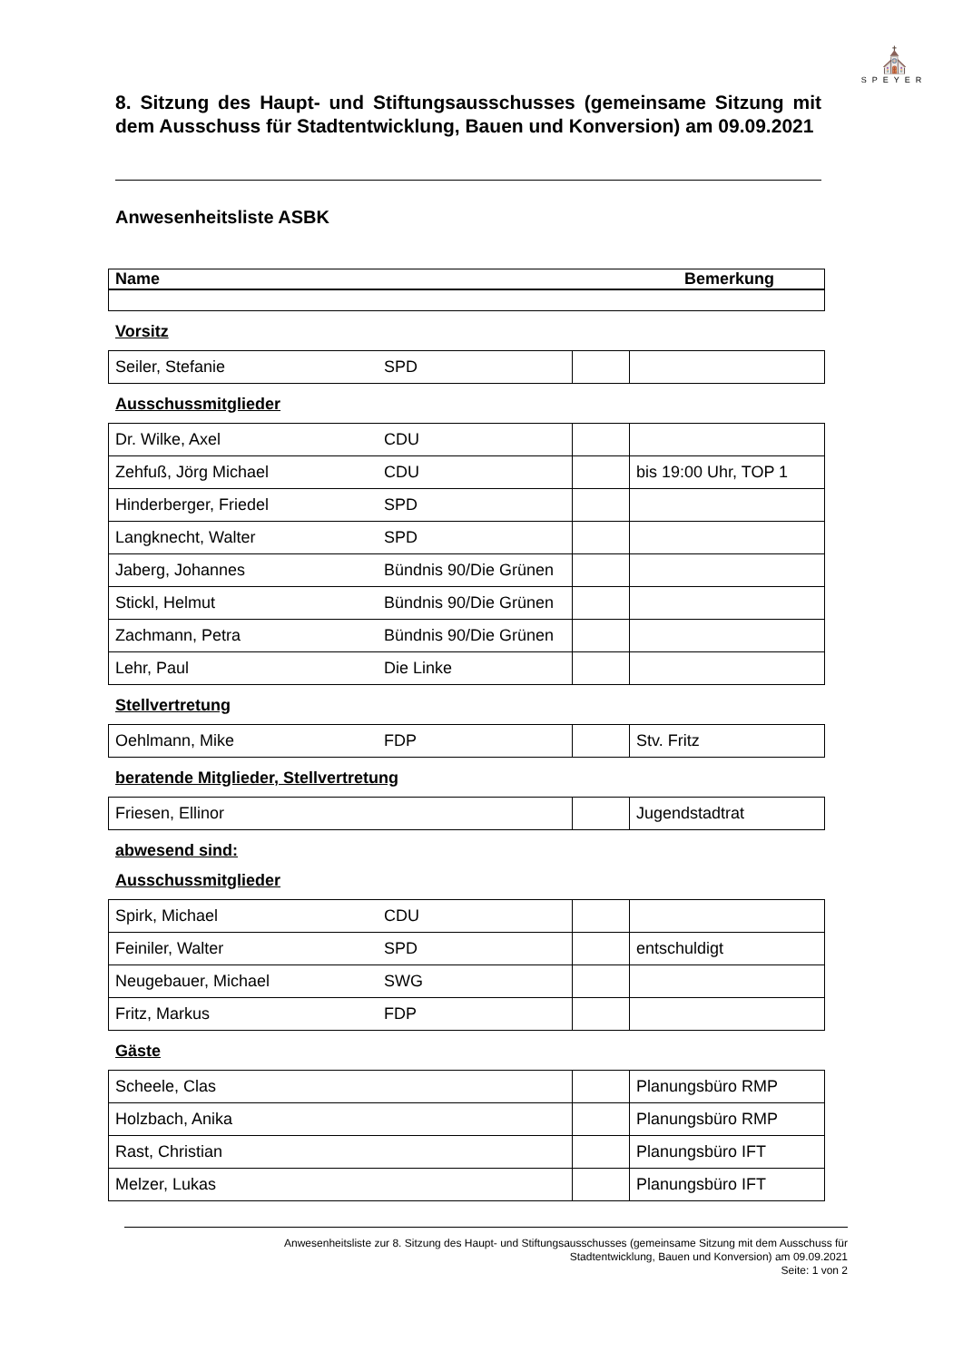⛪
SPEYER
8. Sitzung des Haupt- und Stiftungsausschusses (gemeinsame Sitzung mit dem Ausschuss für Stadtentwicklung, Bauen und Konversion) am 09.09.2021
Anwesenheitsliste ASBK
| Name | Bemerkung |
Vorsitz
| Seiler, Stefanie | SPD | | |
Ausschussmitglieder
| Dr. Wilke, Axel | CDU | | |
| Zehfuß, Jörg Michael | CDU | | bis 19:00 Uhr, TOP 1 |
| Hinderberger, Friedel | SPD | | |
| Langknecht, Walter | SPD | | |
| Jaberg, Johannes | Bündnis 90/Die Grünen | | |
| Stickl, Helmut | Bündnis 90/Die Grünen | | |
| Zachmann, Petra | Bündnis 90/Die Grünen | | |
| Lehr, Paul | Die Linke | | |
Stellvertretung
| Oehlmann, Mike | FDP | | Stv. Fritz |
beratende Mitglieder, Stellvertretung
| Friesen, Ellinor | | | Jugendstadtrat |
abwesend sind:
Ausschussmitglieder
| Spirk, Michael | CDU | | |
| Feiniler, Walter | SPD | | entschuldigt |
| Neugebauer, Michael | SWG | | |
| Fritz, Markus | FDP | | |
Gäste
| Scheele, Clas | | | Planungsbüro RMP |
| Holzbach, Anika | | | Planungsbüro RMP |
| Rast, Christian | | | Planungsbüro IFT |
| Melzer, Lukas | | | Planungsbüro IFT |
Anwesenheitsliste zur 8. Sitzung des Haupt- und Stiftungsausschusses (gemeinsame Sitzung mit dem Ausschuss für
Stadtentwicklung, Bauen und Konversion) am 09.09.2021
Seite: 1 von 2